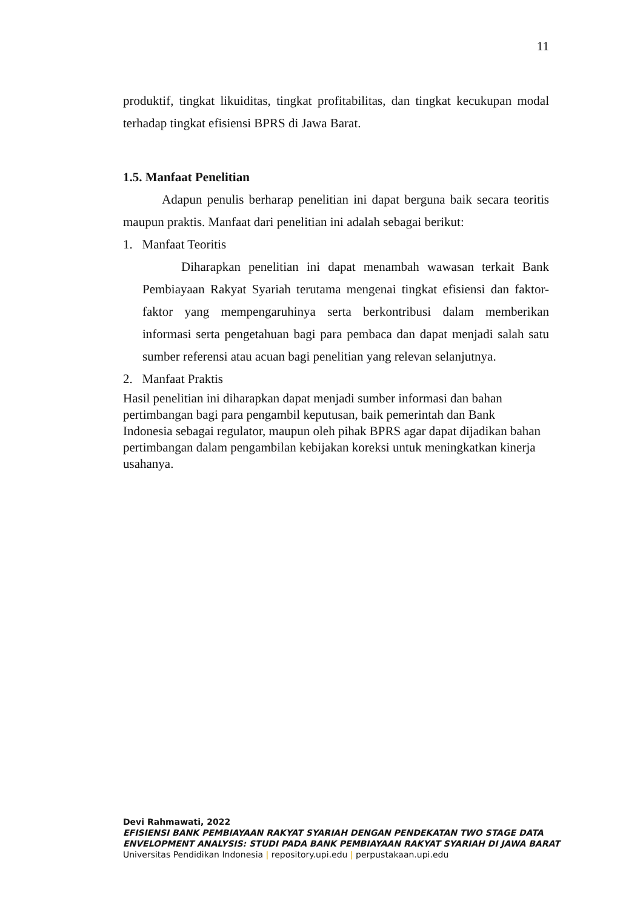11
produktif, tingkat likuiditas, tingkat profitabilitas, dan tingkat kecukupan modal terhadap tingkat efisiensi BPRS di Jawa Barat.
1.5. Manfaat Penelitian
Adapun penulis berharap penelitian ini dapat berguna baik secara teoritis maupun praktis. Manfaat dari penelitian ini adalah sebagai berikut:
1. Manfaat Teoritis
Diharapkan penelitian ini dapat menambah wawasan terkait Bank Pembiayaan Rakyat Syariah terutama mengenai tingkat efisiensi dan faktor-faktor yang mempengaruhinya serta berkontribusi dalam memberikan informasi serta pengetahuan bagi para pembaca dan dapat menjadi salah satu sumber referensi atau acuan bagi penelitian yang relevan selanjutnya.
2. Manfaat Praktis
Hasil penelitian ini diharapkan dapat menjadi sumber informasi dan bahan
pertimbangan bagi para pengambil keputusan, baik pemerintah dan Bank
Indonesia sebagai regulator, maupun oleh pihak BPRS agar dapat dijadikan bahan
pertimbangan dalam pengambilan kebijakan koreksi untuk meningkatkan kinerja
usahanya.
Devi Rahmawati, 2022
EFISIENSI BANK PEMBIAYAAN RAKYAT SYARIAH DENGAN PENDEKATAN TWO STAGE DATA
ENVELOPMENT ANALYSIS: STUDI PADA BANK PEMBIAYAAN RAKYAT SYARIAH DI JAWA BARAT
Universitas Pendidikan Indonesia | repository.upi.edu | perpustakaan.upi.edu